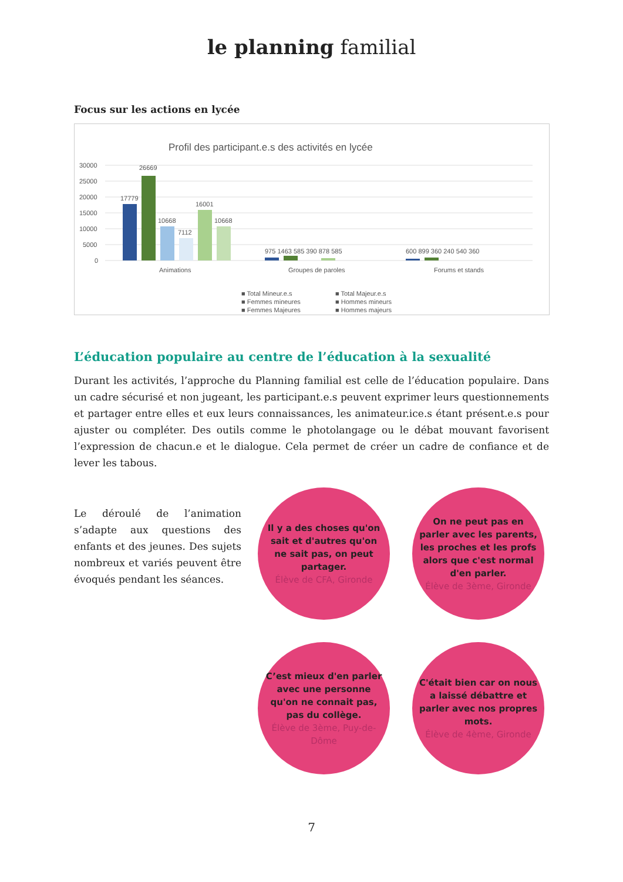le planning familial
Focus sur les actions en lycée
Profil des participant.e.s des activités en lycée
30000
25000
20000
15000
10000
5000
0
17779
26669
10668
7112
16001
10668
975 1463 585 390 878 585
600 899 360 240 540 360
Animations
Groupes de paroles
Forums et stands
■ Total Mineur.e.s
■ Total Majeur.e.s
■ Femmes mineures
■ Hommes mineurs
■ Femmes Majeures
■ Hommes majeurs
L’éducation populaire au centre de l’éducation à la sexualité
Durant les activités, l’approche du Planning familial est celle de l’éducation populaire. Dans un cadre sécurisé et non jugeant, les participant.e.s peuvent exprimer leurs questionnements et partager entre elles et eux leurs connaissances, les animateur.ice.s étant présent.e.s pour ajuster ou compléter. Des outils comme le photolangage ou le débat mouvant favorisent l’expression de chacun.e et le dialogue. Cela permet de créer un cadre de confiance et de lever les tabous.
Le déroulé de l’animation s’adapte aux questions des enfants et des jeunes. Des sujets nombreux et variés peuvent être évoqués pendant les séances.
Il y a des choses qu'on sait et d'autres qu'on ne sait pas, on peut partager.
Élève de CFA, Gironde
On ne peut pas en parler avec les parents, les proches et les profs alors que c'est normal d'en parler.
Élève de 3ème, Gironde
C’est mieux d'en parler avec une personne qu'on ne connait pas, pas du collège.
Élève de 3ème, Puy-de-Dôme
C'était bien car on nous a laissé débattre et parler avec nos propres mots.
Élève de 4ème, Gironde
7